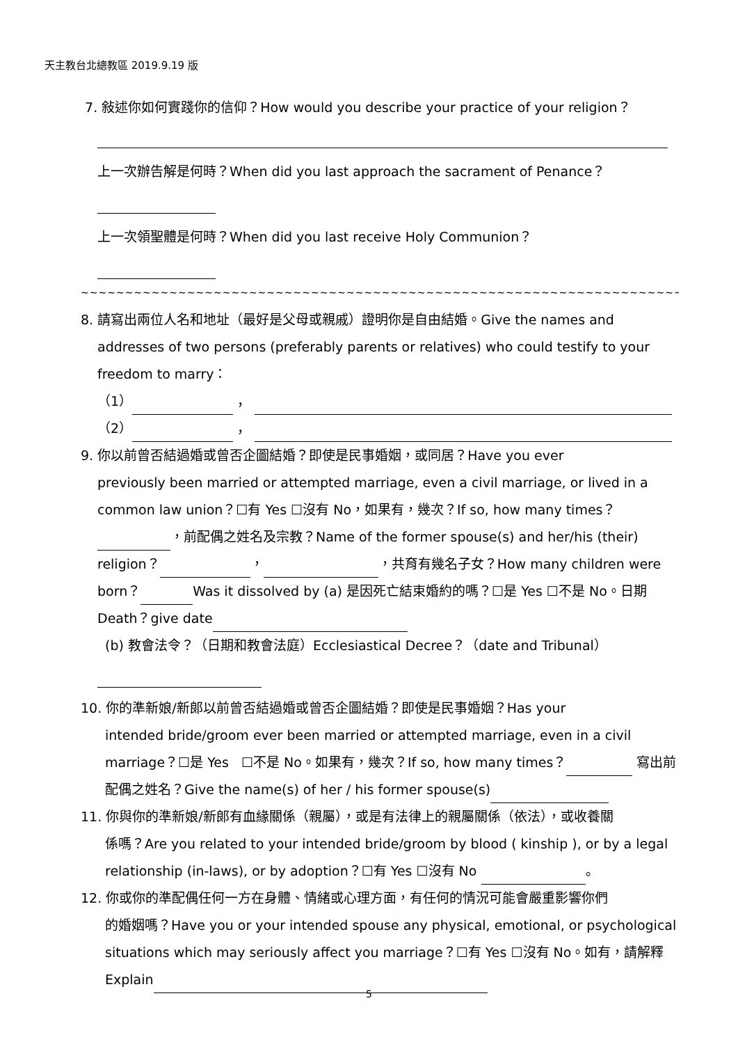天主教台北總教區 2019.9.19 版
7. 敍述你如何實踐你的信仰？How would you describe your practice of your religion？
上一次辦告解是何時？When did you last approach the sacrament of Penance？
上一次領聖體是何時？When did you last receive Holy Communion？
~~~~~~~~~~~~~~~~~~~~~~~~~~~~~~~~~~~~~~~~~~~~~~~~~~~~~~~~~~~~~~~~~~~~~~~~~~~~~
8. 請寫出兩位人名和地址（最好是父母或親戚）證明你是自由結婚。Give the names and
addresses of two persons (preferably parents or relatives) who could testify to your freedom to marry：
（1） ，
（2） ，
9. 你以前曾否結過婚或曾否企圖結婚？即使是民事婚姻，或同居？Have you ever
previously been married or attempted marriage, even a civil marriage, or lived in a common law union？☐有 Yes ☐沒有 No，如果有，幾次？If so, how many times？ ，前配偶之姓名及宗教？Name of the former spouse(s) and her/his (their) religion？ ， ，共育有幾名子女？How many children were born？ Was it dissolved by (a) 是因死亡結束婚約的嗎？☐是 Yes ☐不是 No。日期 Death？give date
(b) 教會法令？（日期和教會法庭）Ecclesiastical Decree？（date and Tribunal）
10. 你的準新娘/新郎以前曾否結過婚或曾否企圖結婚？即使是民事婚姻？Has your
intended bride/groom ever been married or attempted marriage, even in a civil marriage？☐是 Yes ☐不是 No。如果有，幾次？If so, how many times？ 寫出前配偶之姓名？Give the name(s) of her / his former spouse(s)
11. 你與你的準新娘/新郎有血緣關係（親屬），或是有法律上的親屬關係（依法），或收養關
係嗎？Are you related to your intended bride/groom by blood ( kinship ), or by a legal relationship (in-laws), or by adoption？☐有 Yes ☐沒有 No 。
12. 你或你的準配偶任何一方在身體、情緒或心理方面，有任何的情況可能會嚴重影響你們
的婚姻嗎？Have you or your intended spouse any physical, emotional, or psychological situations which may seriously affect you marriage？☐有 Yes ☐沒有 No。如有，請解釋 Explain
5